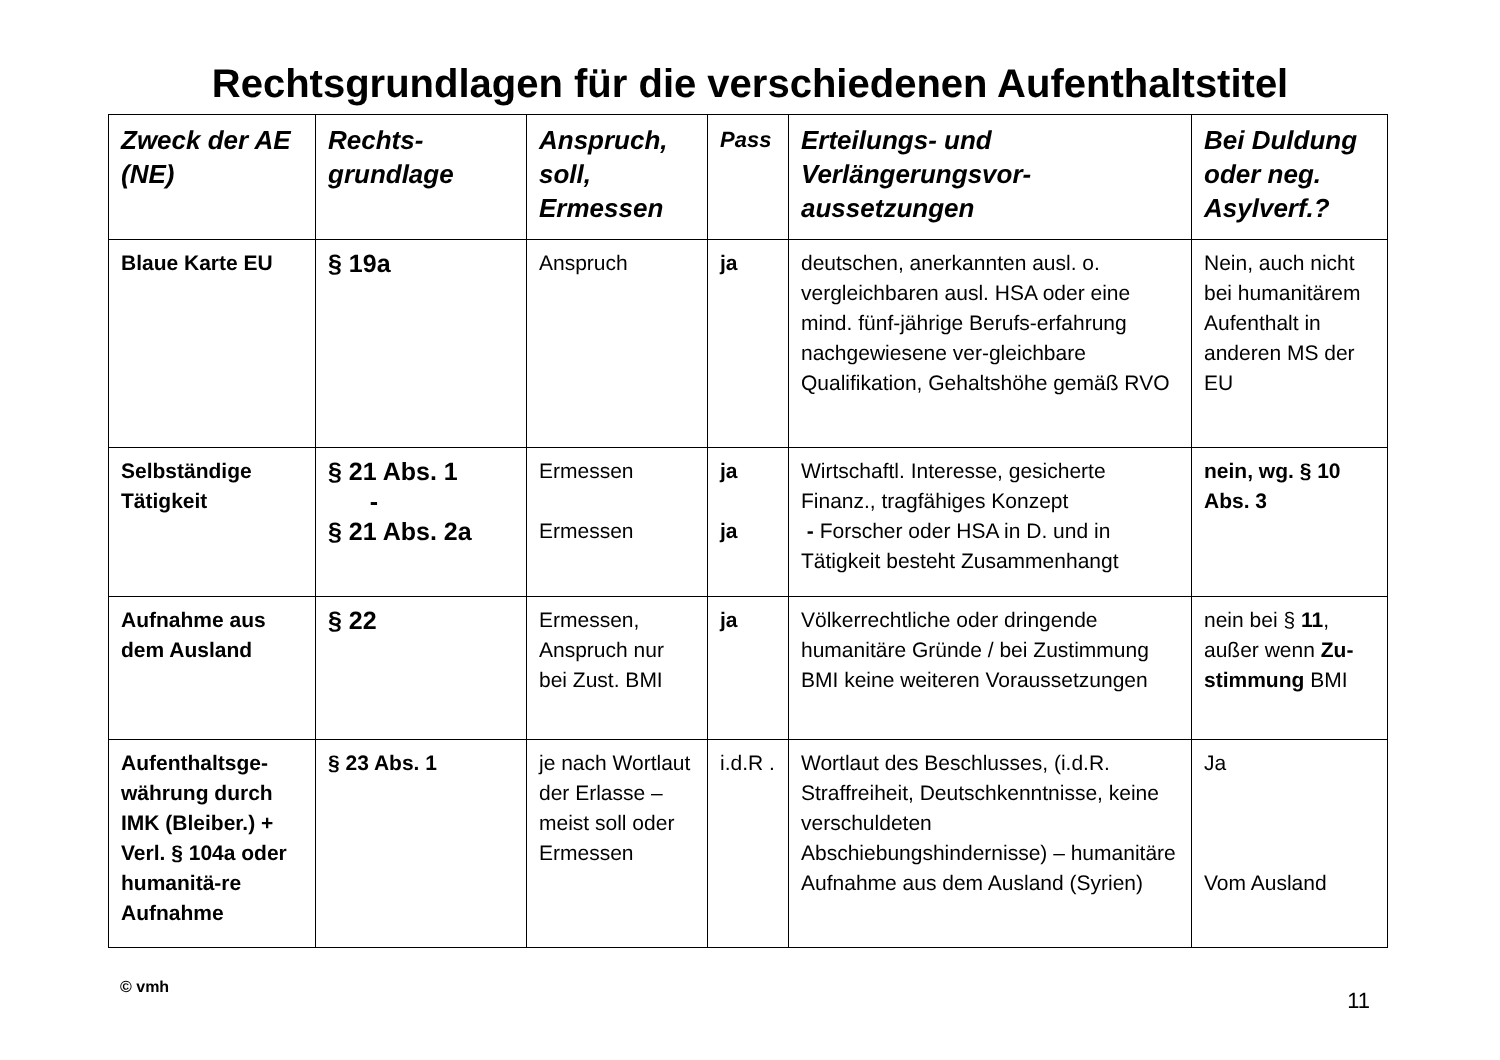Rechtsgrundlagen für die verschiedenen Aufenthaltstitel
| Zweck der AE (NE) | Rechts-grundlage | Anspruch, soll, Ermessen | Pass | Erteilungs- und Verlängerungsvor-aussetzungen | Bei Duldung oder neg. Asylverf.? |
| --- | --- | --- | --- | --- | --- |
| Blaue Karte EU | § 19a | Anspruch | ja | deutschen, anerkannten ausl. o. vergleichbaren ausl. HSA oder eine mind. fünf-jährige Berufs-erfahrung nachgewiesene ver-gleichbare Qualifikation, Gehaltshöhe gemäß RVO | Nein, auch nicht bei humanitärem Aufenthalt in anderen MS der EU |
| Selbständige Tätigkeit | § 21 Abs. 1 - § 21 Abs. 2a | Ermessen Ermessen | ja ja | Wirtschaftl. Interesse, gesicherte Finanz., tragfähiges Konzept - Forscher oder HSA in D. und in Tätigkeit besteht Zusammenhangt | nein, wg. § 10 Abs. 3 |
| Aufnahme aus dem Ausland | § 22 | Ermessen, Anspruch nur bei Zust. BMI | ja | Völkerrechtliche oder dringende humanitäre Gründe / bei Zustimmung BMI keine weiteren Voraussetzungen | nein bei § 11 , außer wenn Zu-stimmung BMI |
| Aufenthaltsge-währung durch IMK (Bleiber.) + Verl. § 104a oder humanitä-re Aufnahme | § 23 Abs. 1 | je nach Wortlaut der Erlasse – meist soll oder Ermessen | i.d.R . | Wortlaut des Beschlusses, (i.d.R. Straffreiheit, Deutschkenntnisse, keine verschuldeten Abschiebungshindernisse) – humanitäre Aufnahme aus dem Ausland (Syrien) | Ja Vom Ausland |
© vmh 11